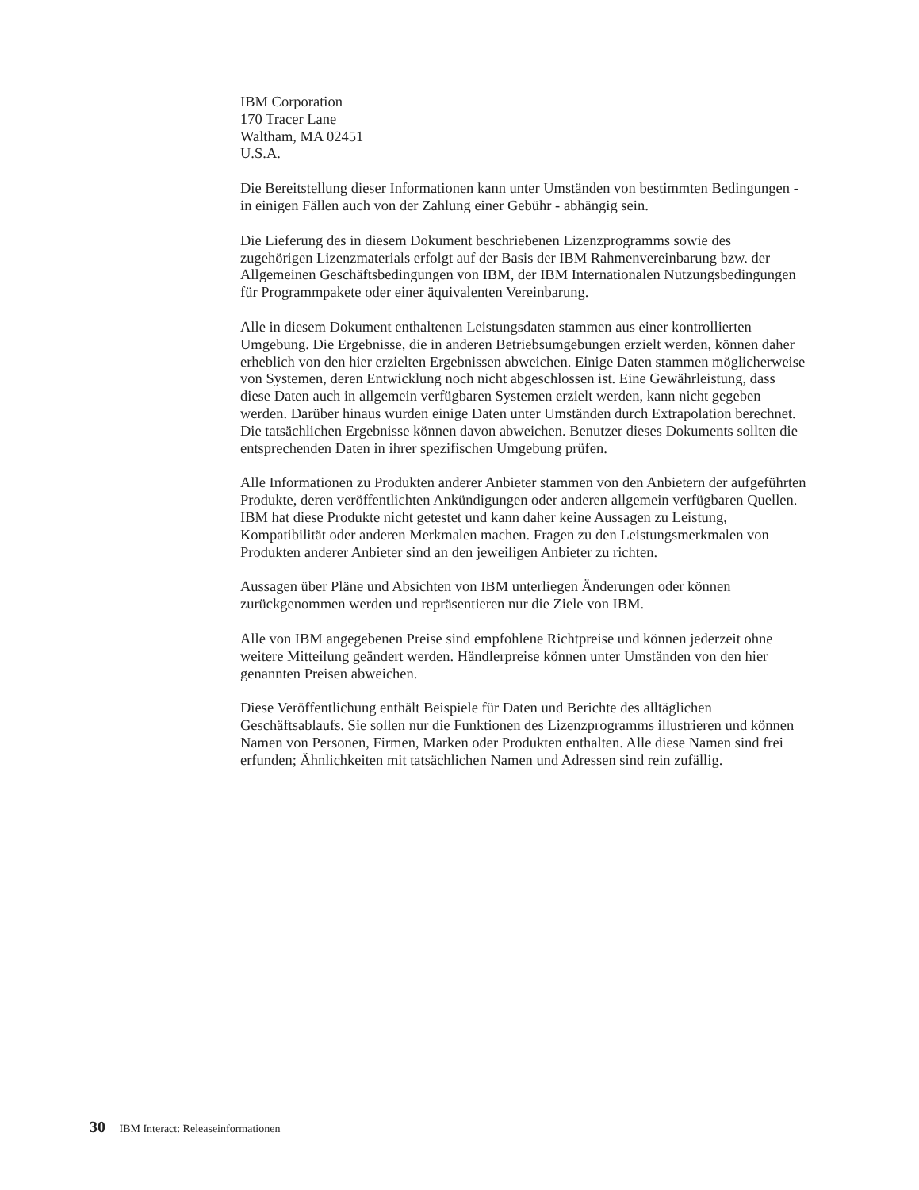IBM Corporation
170 Tracer Lane
Waltham, MA 02451
U.S.A.
Die Bereitstellung dieser Informationen kann unter Umständen von bestimmten Bedingungen - in einigen Fällen auch von der Zahlung einer Gebühr - abhängig sein.
Die Lieferung des in diesem Dokument beschriebenen Lizenzprogramms sowie des zugehörigen Lizenzmaterials erfolgt auf der Basis der IBM Rahmenvereinbarung bzw. der Allgemeinen Geschäftsbedingungen von IBM, der IBM Internationalen Nutzungsbedingungen für Programmpakete oder einer äquivalenten Vereinbarung.
Alle in diesem Dokument enthaltenen Leistungsdaten stammen aus einer kontrollierten Umgebung. Die Ergebnisse, die in anderen Betriebsumgebungen erzielt werden, können daher erheblich von den hier erzielten Ergebnissen abweichen. Einige Daten stammen möglicherweise von Systemen, deren Entwicklung noch nicht abgeschlossen ist. Eine Gewährleistung, dass diese Daten auch in allgemein verfügbaren Systemen erzielt werden, kann nicht gegeben werden. Darüber hinaus wurden einige Daten unter Umständen durch Extrapolation berechnet. Die tatsächlichen Ergebnisse können davon abweichen. Benutzer dieses Dokuments sollten die entsprechenden Daten in ihrer spezifischen Umgebung prüfen.
Alle Informationen zu Produkten anderer Anbieter stammen von den Anbietern der aufgeführten Produkte, deren veröffentlichten Ankündigungen oder anderen allgemein verfügbaren Quellen. IBM hat diese Produkte nicht getestet und kann daher keine Aussagen zu Leistung, Kompatibilität oder anderen Merkmalen machen. Fragen zu den Leistungsmerkmalen von Produkten anderer Anbieter sind an den jeweiligen Anbieter zu richten.
Aussagen über Pläne und Absichten von IBM unterliegen Änderungen oder können zurückgenommen werden und repräsentieren nur die Ziele von IBM.
Alle von IBM angegebenen Preise sind empfohlene Richtpreise und können jederzeit ohne weitere Mitteilung geändert werden. Händlerpreise können unter Umständen von den hier genannten Preisen abweichen.
Diese Veröffentlichung enthält Beispiele für Daten und Berichte des alltäglichen Geschäftsablaufs. Sie sollen nur die Funktionen des Lizenzprogramms illustrieren und können Namen von Personen, Firmen, Marken oder Produkten enthalten. Alle diese Namen sind frei erfunden; Ähnlichkeiten mit tatsächlichen Namen und Adressen sind rein zufällig.
30 IBM Interact: Releaseinformationen